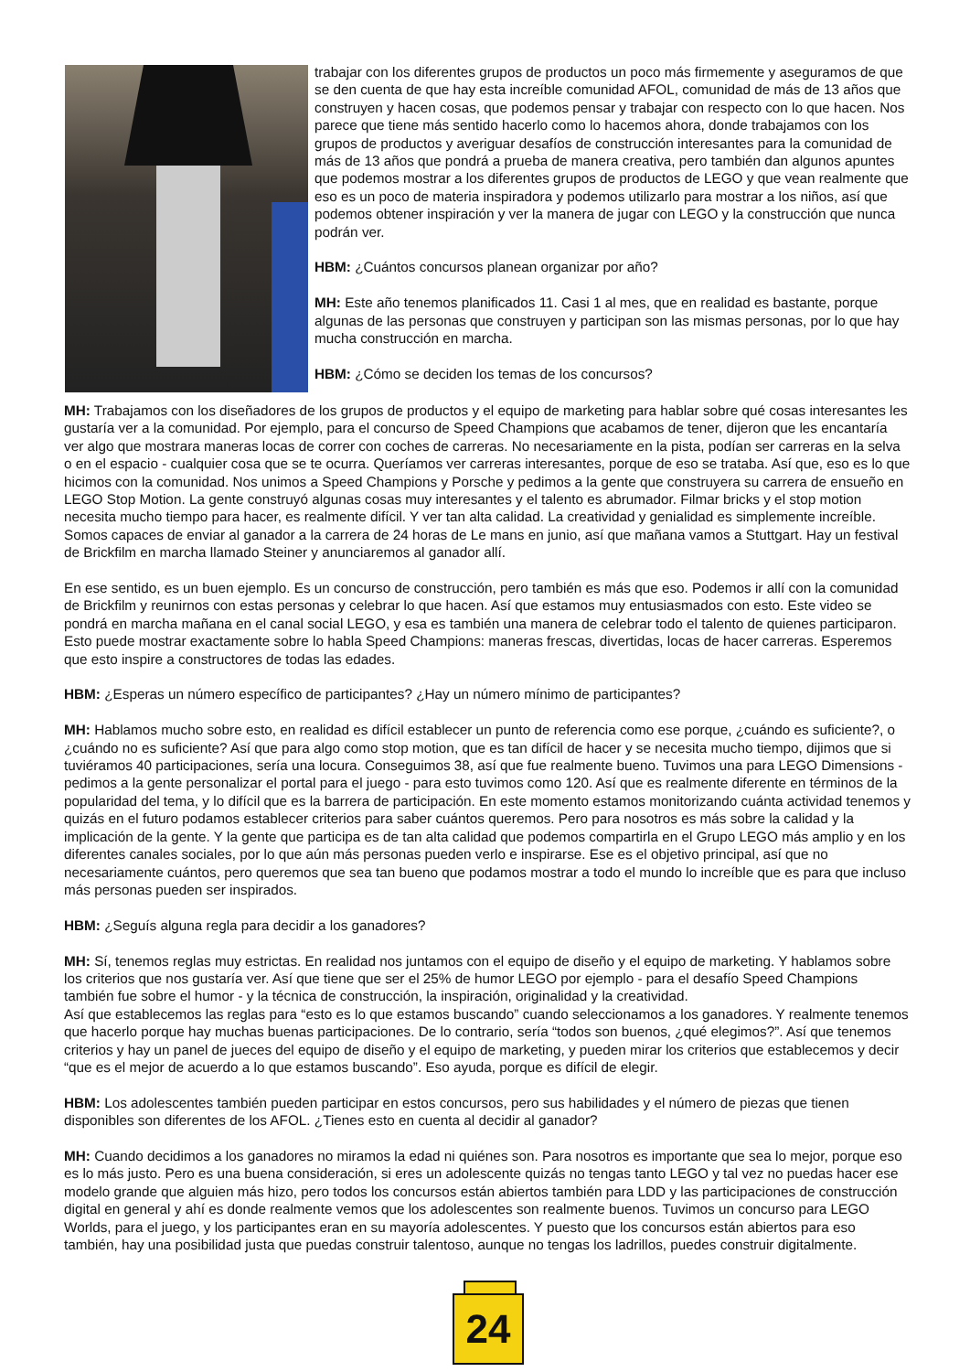trabajar con los diferentes grupos de productos un poco más firmemente y aseguramos de que se den cuenta de que hay esta increíble comunidad AFOL, comunidad de más de 13 años que construyen y hacen cosas, que podemos pensar y trabajar con respecto con lo que hacen. Nos parece que tiene más sentido hacerlo como lo hacemos ahora, donde trabajamos con los grupos de productos y averiguar desafíos de construcción interesantes para la comunidad de más de 13 años que pondrá a prueba de manera creativa, pero también dan algunos apuntes que podemos mostrar a los diferentes grupos de productos de LEGO y que vean realmente que eso es un poco de materia inspiradora y podemos utilizarlo para mostrar a los niños, así que podemos obtener inspiración y ver la manera de jugar con LEGO y la construcción que nunca podrán ver.
HBM: ¿Cuántos concursos planean organizar por año?
MH: Este año tenemos planificados 11. Casi 1 al mes, que en realidad es bastante, porque algunas de las personas que construyen y participan son las mismas personas, por lo que hay mucha construcción en marcha.
HBM: ¿Cómo se deciden los temas de los concursos?
MH: Trabajamos con los diseñadores de los grupos de productos y el equipo de marketing para hablar sobre qué cosas interesantes les gustaría ver a la comunidad. Por ejemplo, para el concurso de Speed Champions que acabamos de tener, dijeron que les encantaría ver algo que mostrara maneras locas de correr con coches de carreras. No necesariamente en la pista, podían ser carreras en la selva o en el espacio - cualquier cosa que se te ocurra. Queríamos ver carreras interesantes, porque de eso se trataba. Así que, eso es lo que hicimos con la comunidad. Nos unimos a Speed Champions y Porsche y pedimos a la gente que construyera su carrera de ensueño en LEGO Stop Motion. La gente construyó algunas cosas muy interesantes y el talento es abrumador. Filmar bricks y el stop motion necesita mucho tiempo para hacer, es realmente difícil. Y ver tan alta calidad. La creatividad y genialidad es simplemente increíble. Somos capaces de enviar al ganador a la carrera de 24 horas de Le mans en junio, así que mañana vamos a Stuttgart. Hay un festival de Brickfilm en marcha llamado Steiner y anunciaremos al ganador allí.
En ese sentido, es un buen ejemplo. Es un concurso de construcción, pero también es más que eso. Podemos ir allí con la comunidad de Brickfilm y reunirnos con estas personas y celebrar lo que hacen. Así que estamos muy entusiasmados con esto. Este video se pondrá en marcha mañana en el canal social LEGO, y esa es también una manera de celebrar todo el talento de quienes participaron. Esto puede mostrar exactamente sobre lo habla Speed Champions: maneras frescas, divertidas, locas de hacer carreras. Esperemos que esto inspire a constructores de todas las edades.
HBM: ¿Esperas un número específico de participantes? ¿Hay un número mínimo de participantes?
MH: Hablamos mucho sobre esto, en realidad es difícil establecer un punto de referencia como ese porque, ¿cuándo es suficiente?, o ¿cuándo no es suficiente? Así que para algo como stop motion, que es tan difícil de hacer y se necesita mucho tiempo, dijimos que si tuviéramos 40 participaciones, sería una locura. Conseguimos 38, así que fue realmente bueno. Tuvimos una para LEGO Dimensions - pedimos a la gente personalizar el portal para el juego - para esto tuvimos como 120. Así que es realmente diferente en términos de la popularidad del tema, y lo difícil que es la barrera de participación. En este momento estamos monitorizando cuánta actividad tenemos y quizás en el futuro podamos establecer criterios para saber cuántos queremos. Pero para nosotros es más sobre la calidad y la implicación de la gente. Y la gente que participa es de tan alta calidad que podemos compartirla en el Grupo LEGO más amplio y en los diferentes canales sociales, por lo que aún más personas pueden verlo e inspirarse. Ese es el objetivo principal, así que no necesariamente cuántos, pero queremos que sea tan bueno que podamos mostrar a todo el mundo lo increíble que es para que incluso más personas pueden ser inspirados.
HBM: ¿Seguís alguna regla para decidir a los ganadores?
MH: Sí, tenemos reglas muy estrictas. En realidad nos juntamos con el equipo de diseño y el equipo de marketing. Y hablamos sobre los criterios que nos gustaría ver. Así que tiene que ser el 25% de humor LEGO por ejemplo - para el desafío Speed Champions también fue sobre el humor - y la técnica de construcción, la inspiración, originalidad y la creatividad.
Así que establecemos las reglas para “esto es lo que estamos buscando” cuando seleccionamos a los ganadores. Y realmente tenemos que hacerlo porque hay muchas buenas participaciones. De lo contrario, sería “todos son buenos, ¿qué elegimos?”. Así que tenemos criterios y hay un panel de jueces del equipo de diseño y el equipo de marketing, y pueden mirar los criterios que establecemos y decir “que es el mejor de acuerdo a lo que estamos buscando”. Eso ayuda, porque es difícil de elegir.
HBM: Los adolescentes también pueden participar en estos concursos, pero sus habilidades y el número de piezas que tienen disponibles son diferentes de los AFOL. ¿Tienes esto en cuenta al decidir al ganador?
MH: Cuando decidimos a los ganadores no miramos la edad ni quiénes son. Para nosotros es importante que sea lo mejor, porque eso es lo más justo. Pero es una buena consideración, si eres un adolescente quizás no tengas tanto LEGO y tal vez no puedas hacer ese modelo grande que alguien más hizo, pero todos los concursos están abiertos también para LDD y las participaciones de construcción digital en general y ahí es donde realmente vemos que los adolescentes son realmente buenos. Tuvimos un concurso para LEGO Worlds, para el juego, y los participantes eran en su mayoría adolescentes. Y puesto que los concursos están abiertos para eso también, hay una posibilidad justa que puedas construir talentoso, aunque no tengas los ladrillos, puedes construir digitalmente.
24